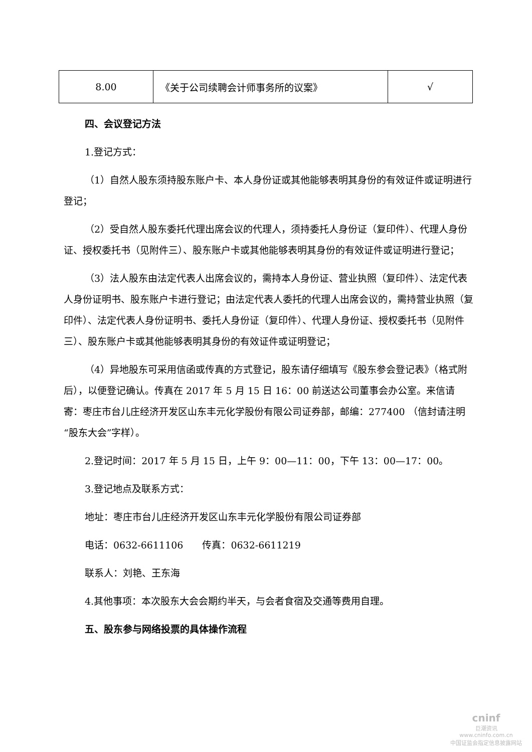| 8.00 | 《关于公司续聘会计师事务所的议案》 | √ |
四、会议登记方法
1.登记方式：
（1）自然人股东须持股东账户卡、本人身份证或其他能够表明其身份的有效证件或证明进行登记；
（2）受自然人股东委托代理出席会议的代理人，须持委托人身份证（复印件）、代理人身份证、授权委托书（见附件三）、股东账户卡或其他能够表明其身份的有效证件或证明进行登记；
（3）法人股东由法定代表人出席会议的，需持本人身份证、营业执照（复印件）、法定代表人身份证明书、股东账户卡进行登记；由法定代表人委托的代理人出席会议的，需持营业执照（复印件）、法定代表人身份证明书、委托人身份证（复印件）、代理人身份证、授权委托书（见附件三）、股东账户卡或其他能够表明其身份的有效证件或证明登记；
（4）异地股东可采用信函或传真的方式登记，股东请仔细填写《股东参会登记表》（格式附后），以便登记确认。传真在 2017 年 5 月 15 日 16：00 前送达公司董事会办公室。来信请寄：枣庄市台儿庄经济开发区山东丰元化学股份有限公司证券部，邮编：277400 （信封请注明“股东大会”字样）。
2.登记时间：2017 年 5 月 15 日，上午 9：00—11：00，下午 13：00—17：00。
3.登记地点及联系方式：
地址：枣庄市台儿庄经济开发区山东丰元化学股份有限公司证券部
电话：0632-6611106　　传真：0632-6611219
联系人：刘艳、王东海
4.其他事项：本次股东大会会期约半天，与会者食宿及交通等费用自理。
五、股东参与网络投票的具体操作流程
cninf
巨潮资讯
www.cninfo.com.cn
中国证监会指定信息披露网站